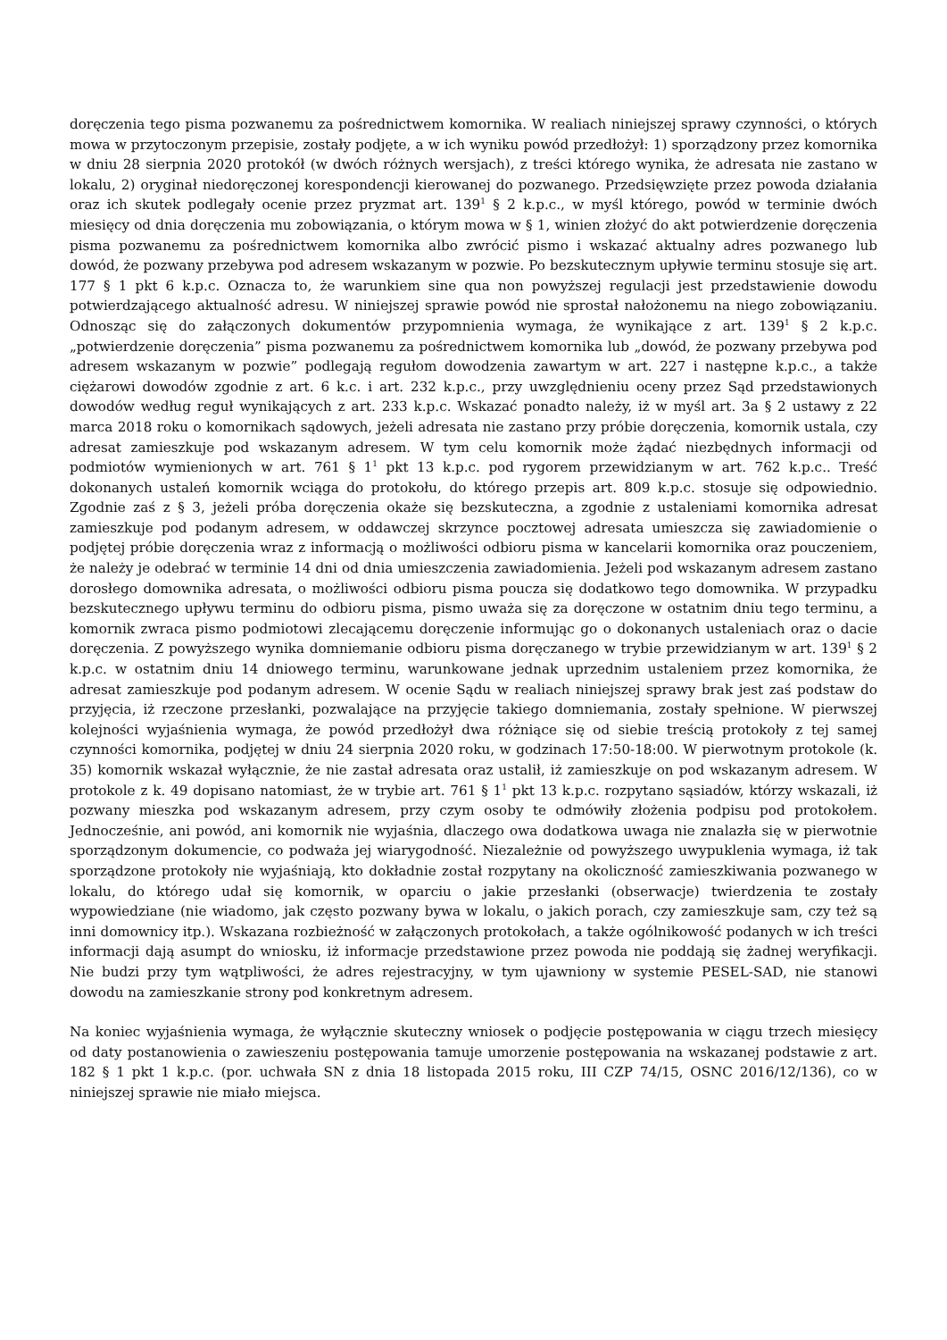doręczenia tego pisma pozwanemu za pośrednictwem komornika. W realiach niniejszej sprawy czynności, o których mowa w przytoczonym przepisie, zostały podjęte, a w ich wyniku powód przedłożył: 1) sporządzony przez komornika w dniu 28 sierpnia 2020 protokół (w dwóch różnych wersjach), z treści którego wynika, że adresata nie zastano w lokalu, 2) oryginał niedoręczonej korespondencji kierowanej do pozwanego. Przedsięwzięte przez powoda działania oraz ich skutek podlegały ocenie przez pryzmat art. 139<sup>1</sup> § 2 k.p.c., w myśl którego, powód w terminie dwóch miesięcy od dnia doręczenia mu zobowiązania, o którym mowa w § 1, winien złożyć do akt potwierdzenie doręczenia pisma pozwanemu za pośrednictwem komornika albo zwrócić pismo i wskazać aktualny adres pozwanego lub dowód, że pozwany przebywa pod adresem wskazanym w pozwie. Po bezskutecznym upływie terminu stosuje się art. 177 § 1 pkt 6 k.p.c. Oznacza to, że warunkiem sine qua non powyższej regulacji jest przedstawienie dowodu potwierdzającego aktualność adresu. W niniejszej sprawie powód nie sprostał nałożonemu na niego zobowiązaniu. Odnosząc się do załączonych dokumentów przypomnienia wymaga, że wynikające z art. 139<sup>1</sup> § 2 k.p.c. „potwierdzenie doręczenia” pisma pozwanemu za pośrednictwem komornika lub „dowód, że pozwany przebywa pod adresem wskazanym w pozwie” podlegają regułom dowodzenia zawartym w art. 227 i następne k.p.c., a także ciężarowi dowodów zgodnie z art. 6 k.c. i art. 232 k.p.c., przy uwzględnieniu oceny przez Sąd przedstawionych dowodów według reguł wynikających z art. 233 k.p.c. Wskazać ponadto należy, iż w myśl art. 3a § 2 ustawy z 22 marca 2018 roku o komornikach sądowych, jeżeli adresata nie zastano przy próbie doręczenia, komornik ustala, czy adresat zamieszkuje pod wskazanym adresem. W tym celu komornik może żądać niezbędnych informacji od podmiotów wymienionych w art. 761 § 1<sup>1</sup> pkt 13 k.p.c. pod rygorem przewidzianym w art. 762 k.p.c.. Treść dokonanych ustaleń komornik wciąga do protokołu, do którego przepis art. 809 k.p.c. stosuje się odpowiednio. Zgodnie zaś z § 3, jeżeli próba doręczenia okaże się bezskuteczna, a zgodnie z ustaleniami komornika adresat zamieszkuje pod podanym adresem, w oddawczej skrzynce pocztowej adresata umieszcza się zawiadomienie o podjętej próbie doręczenia wraz z informacją o możliwości odbioru pisma w kancelarii komornika oraz pouczeniem, że należy je odebrać w terminie 14 dni od dnia umieszczenia zawiadomienia. Jeżeli pod wskazanym adresem zastano dorosłego domownika adresata, o możliwości odbioru pisma poucza się dodatkowo tego domownika. W przypadku bezskutecznego upływu terminu do odbioru pisma, pismo uważa się za doręczone w ostatnim dniu tego terminu, a komornik zwraca pismo podmiotowi zlecającemu doręczenie informując go o dokonanych ustaleniach oraz o dacie doręczenia. Z powyższego wynika domniemanie odbioru pisma doręczanego w trybie przewidzianym w art. 139<sup>1</sup> § 2 k.p.c. w ostatnim dniu 14 dniowego terminu, warunkowane jednak uprzednim ustaleniem przez komornika, że adresat zamieszkuje pod podanym adresem. W ocenie Sądu w realiach niniejszej sprawy brak jest zaś podstaw do przyjęcia, iż rzeczone przesłanki, pozwalające na przyjęcie takiego domniemania, zostały spełnione. W pierwszej kolejności wyjaśnienia wymaga, że powód przedłożył dwa różniące się od siebie treścią protokoły z tej samej czynności komornika, podjętej w dniu 24 sierpnia 2020 roku, w godzinach 17:50-18:00. W pierwotnym protokole (k. 35) komornik wskazał wyłącznie, że nie zastał adresata oraz ustalił, iż zamieszkuje on pod wskazanym adresem. W protokole z k. 49 dopisano natomiast, że w trybie art. 761 § 1<sup>1</sup> pkt 13 k.p.c. rozpytano sąsiadów, którzy wskazali, iż pozwany mieszka pod wskazanym adresem, przy czym osoby te odmówiły złożenia podpisu pod protokołem. Jednocześnie, ani powód, ani komornik nie wyjaśnia, dlaczego owa dodatkowa uwaga nie znalazła się w pierwotnie sporządzonym dokumencie, co podważa jej wiarygodność. Niezależnie od powyższego uwypuklenia wymaga, iż tak sporządzone protokoły nie wyjaśniają, kto dokładnie został rozpytany na okoliczność zamieszkiwania pozwanego w lokalu, do którego udał się komornik, w oparciu o jakie przesłanki (obserwacje) twierdzenia te zostały wypowiedziane (nie wiadomo, jak często pozwany bywa w lokalu, o jakich porach, czy zamieszkuje sam, czy też są inni domownicy itp.). Wskazana rozbieżność w załączonych protokołach, a także ogólnikowość podanych w ich treści informacji dają asumpt do wniosku, iż informacje przedstawione przez powoda nie poddają się żadnej weryfikacji. Nie budzi przy tym wątpliwości, że adres rejestracyjny, w tym ujawniony w systemie PESEL-SAD, nie stanowi dowodu na zamieszkanie strony pod konkretnym adresem.
Na koniec wyjaśnienia wymaga, że wyłącznie skuteczny wniosek o podjęcie postępowania w ciągu trzech miesięcy od daty postanowienia o zawieszeniu postępowania tamuje umorzenie postępowania na wskazanej podstawie z art. 182 § 1 pkt 1 k.p.c. (por. uchwała SN z dnia 18 listopada 2015 roku, III CZP 74/15, OSNC 2016/12/136), co w niniejszej sprawie nie miało miejsca.